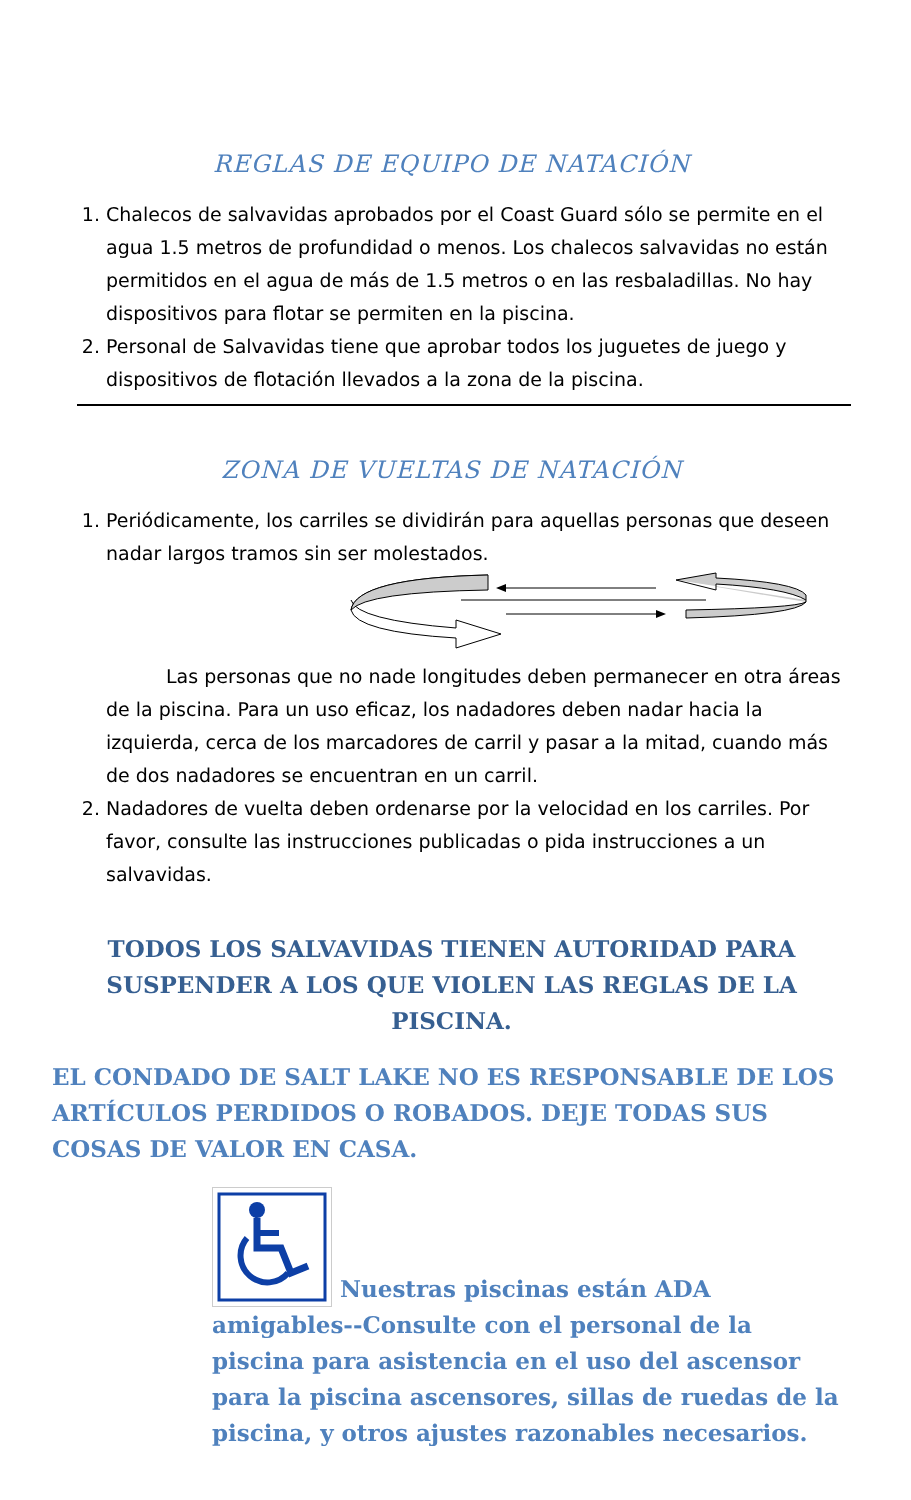REGLAS DE EQUIPO DE NATACIÓN
1. Chalecos de salvavidas aprobados por el Coast Guard sólo se permite en el agua 1.5 metros de profundidad o menos. Los chalecos salvavidas no están permitidos en el agua de más de 1.5 metros o en las resbaladillas. No hay dispositivos para flotar se permiten en la piscina.
2. Personal de Salvavidas tiene que aprobar todos los juguetes de juego y dispositivos de flotación llevados a la zona de la piscina.
ZONA DE VUELTAS DE NATACIÓN
1. Periódicamente, los carriles se dividirán para aquellas personas que deseen nadar largos tramos sin ser molestados.
Las personas que no nade longitudes deben permanecer en otra áreas de la piscina. Para un uso eficaz, los nadadores deben nadar hacia la izquierda, cerca de los marcadores de carril y pasar a la mitad, cuando más de dos nadadores se encuentran en un carril.
2. Nadadores de vuelta deben ordenarse por la velocidad en los carriles. Por favor, consulte las instrucciones publicadas o pida instrucciones a un salvavidas.
TODOS LOS SALVAVIDAS TIENEN AUTORIDAD PARA SUSPENDER A LOS QUE VIOLEN LAS REGLAS DE LA PISCINA.
EL CONDADO DE SALT LAKE NO ES RESPONSABLE DE LOS ARTÍCULOS PERDIDOS O ROBADOS. DEJE TODAS SUS COSAS DE VALOR EN CASA.
Nuestras piscinas están ADA amigables--Consulte con el personal de la piscina para asistencia en el uso del ascensor para la piscina ascensores, sillas de ruedas de la piscina, y otros ajustes razonables necesarios.